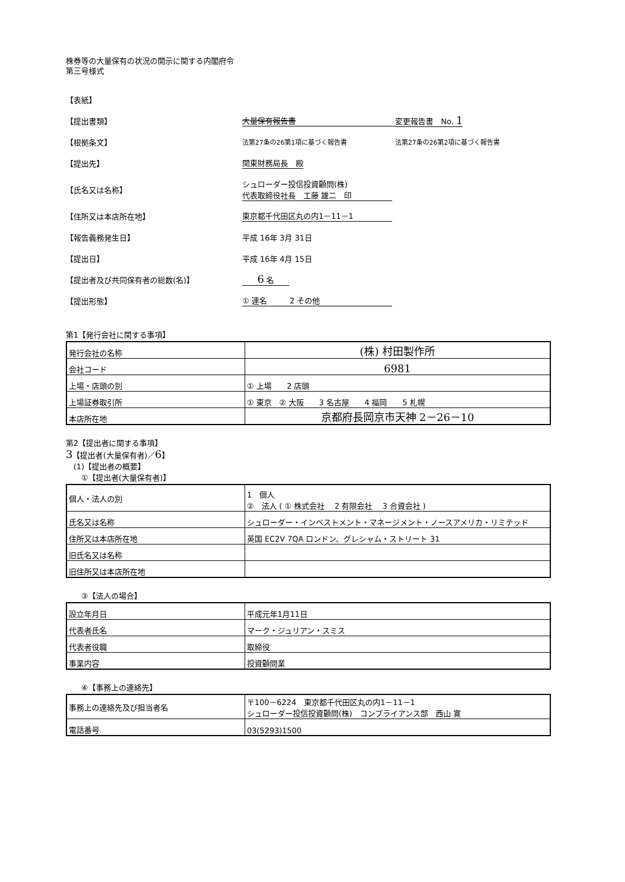株券等の大量保有の状況の開示に関する内閣府令
第三号様式
【表紙】
【提出書類】 大量保有報告書 変更報告書　No. 1
【根拠条文】 法第27条の26第1項に基づく報告書 法第27条の26第2項に基づく報告書
【提出先】 関東財務局長　殿
【氏名又は名称】 シュローダー投信投資顧問(株)
代表取締役社長　工藤 雄二　印
【住所又は本店所在地】 東京都千代田区丸の内1－11－1
【報告義務発生日】 平成 16年 3月 31日
【提出日】 平成 16年 4月 15日
【提出者及び共同保有者の総数(名)】 6 名
【提出形態】 ① 連名　　　2 その他
第1【発行会社に関する事項】
| 発行会社の名称 | (株) 村田製作所 |
| 会社コード | 6981 |
| 上場・店頭の別 | ① 上場 2 店頭 |
| 上場証券取引所 | ① 東京 ② 大阪 3 名古屋 4 福岡 5 札幌 |
| 本店所在地 | 京都府長岡京市天神 2－26－10 |
第2【提出者に関する事項】
3【提出者(大量保有者)／6】
　(1)【提出者の概要】
　　①【提出者(大量保有者)】
| 個人・法人の別 | 1 個人 ② 法人 ( ① 株式会社 2 有限会社 3 合資会社 ) |
| 氏名又は名称 | シュローダー・インベストメント・マネージメント・ノースアメリカ・リミテッド |
| 住所又は本店所在地 | 英国 EC2V 7QA ロンドン、グレシャム・ストリート 31 |
| 旧氏名又は名称 | |
| 旧住所又は本店所在地 | |
　　③【法人の場合】
| 設立年月日 | 平成元年1月11日 |
| 代表者氏名 | マーク・ジュリアン・スミス |
| 代表者役職 | 取締役 |
| 事業内容 | 投資顧問業 |
　　④【事務上の連絡先】
| 事務上の連絡先及び担当者名 | 〒100－6224 東京都千代田区丸の内1－11－1 シュローダー投信投資顧問(株) コンプライアンス部 西山 寛 |
| 電話番号 | 03(5293)1500 |